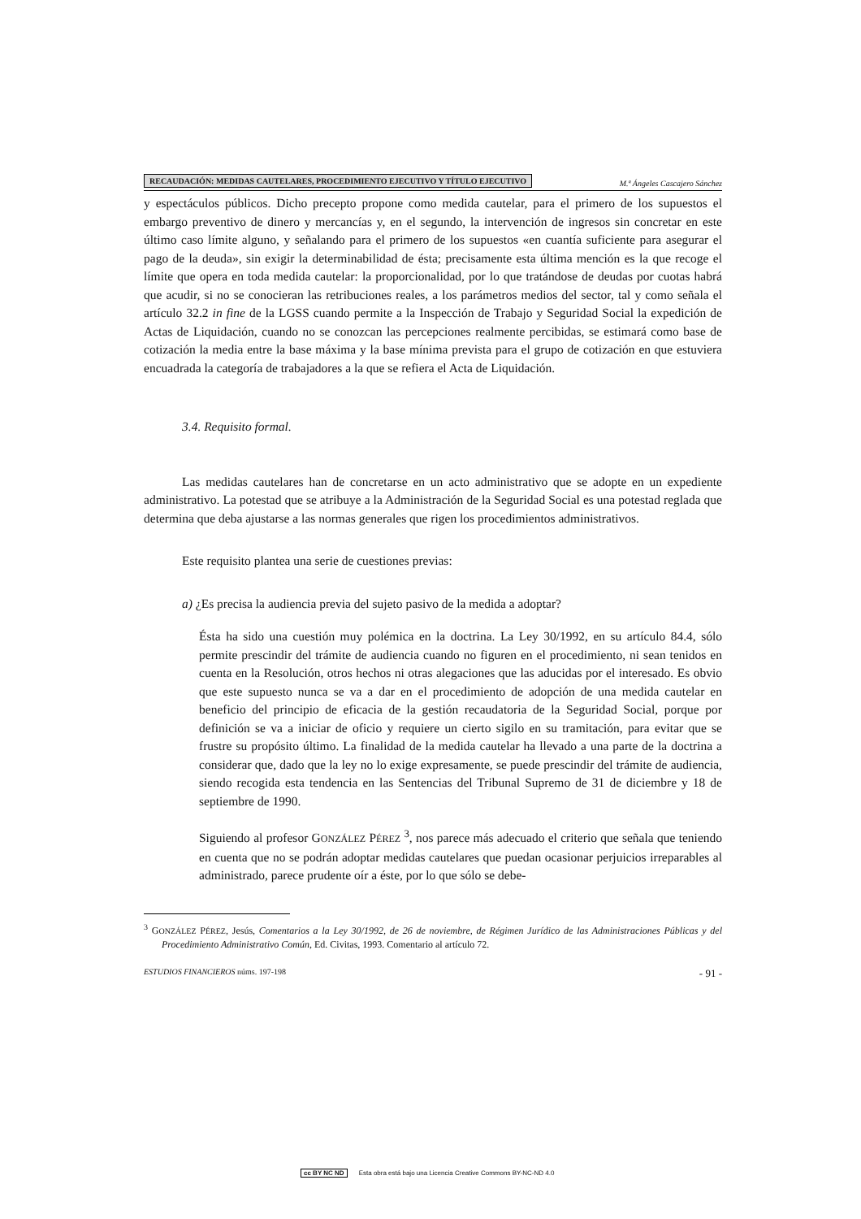RECAUDACIÓN: MEDIDAS CAUTELARES, PROCEDIMIENTO EJECUTIVO Y TÍTULO EJECUTIVO M.ª Ángeles Cascajero Sánchez
y espectáculos públicos. Dicho precepto propone como medida cautelar, para el primero de los supuestos el embargo preventivo de dinero y mercancías y, en el segundo, la intervención de ingresos sin concretar en este último caso límite alguno, y señalando para el primero de los supuestos «en cuantía suficiente para asegurar el pago de la deuda», sin exigir la determinabilidad de ésta; precisamente esta última mención es la que recoge el límite que opera en toda medida cautelar: la proporcionalidad, por lo que tratándose de deudas por cuotas habrá que acudir, si no se conocieran las retribuciones reales, a los parámetros medios del sector, tal y como señala el artículo 32.2 in fine de la LGSS cuando permite a la Inspección de Trabajo y Seguridad Social la expedición de Actas de Liquidación, cuando no se conozcan las percepciones realmente percibidas, se estimará como base de cotización la media entre la base máxima y la base mínima prevista para el grupo de cotización en que estuviera encuadrada la categoría de trabajadores a la que se refiera el Acta de Liquidación.
3.4. Requisito formal.
Las medidas cautelares han de concretarse en un acto administrativo que se adopte en un expediente administrativo. La potestad que se atribuye a la Administración de la Seguridad Social es una potestad reglada que determina que deba ajustarse a las normas generales que rigen los procedimientos administrativos.
Este requisito plantea una serie de cuestiones previas:
a) ¿Es precisa la audiencia previa del sujeto pasivo de la medida a adoptar?
Ésta ha sido una cuestión muy polémica en la doctrina. La Ley 30/1992, en su artículo 84.4, sólo permite prescindir del trámite de audiencia cuando no figuren en el procedimiento, ni sean tenidos en cuenta en la Resolución, otros hechos ni otras alegaciones que las aducidas por el interesado. Es obvio que este supuesto nunca se va a dar en el procedimiento de adopción de una medida cautelar en beneficio del principio de eficacia de la gestión recaudatoria de la Seguridad Social, porque por definición se va a iniciar de oficio y requiere un cierto sigilo en su tramitación, para evitar que se frustre su propósito último. La finalidad de la medida cautelar ha llevado a una parte de la doctrina a considerar que, dado que la ley no lo exige expresamente, se puede prescindir del trámite de audiencia, siendo recogida esta tendencia en las Sentencias del Tribunal Supremo de 31 de diciembre y 18 de septiembre de 1990.
Siguiendo al profesor GONZÁLEZ PÉREZ <sup>3</sup>, nos parece más adecuado el criterio que señala que teniendo en cuenta que no se podrán adoptar medidas cautelares que puedan ocasionar perjuicios irreparables al administrado, parece prudente oír a éste, por lo que sólo se debe-
<sup>3</sup> GONZÁLEZ PÉREZ, Jesús, Comentarios a la Ley 30/1992, de 26 de noviembre, de Régimen Jurídico de las Administraciones Públicas y del Procedimiento Administrativo Común, Ed. Civitas, 1993. Comentario al artículo 72.
ESTUDIOS FINANCIEROS núms. 197-198 - 91 -
cc BY NC ND Esta obra está bajo una Licencia Creative Commons BY-NC-ND 4.0